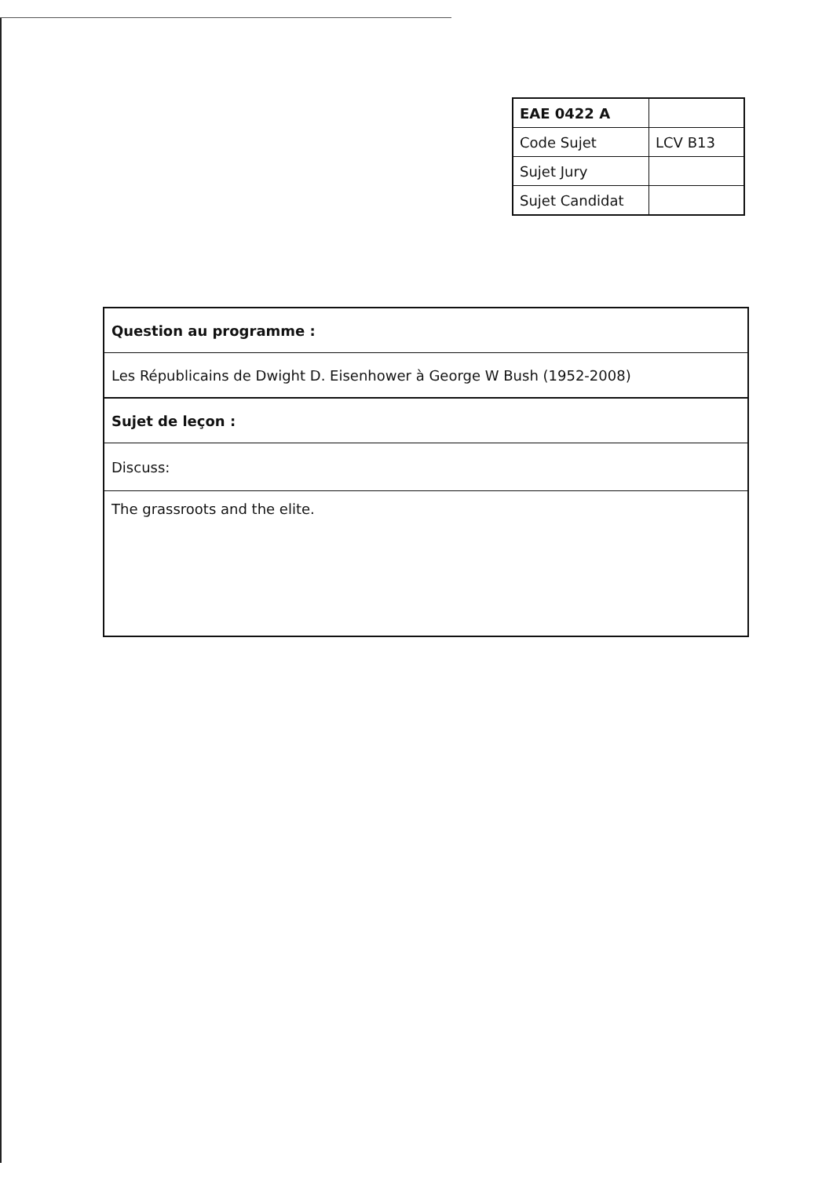| EAE 0422 A | |
| Code Sujet | LCV B13 |
| Sujet Jury | |
| Sujet Candidat | |
| Question au programme : |
| Les Républicains de Dwight D. Eisenhower à George W Bush (1952-2008) |
| Sujet de leçon : |
| Discuss: |
| The grassroots and the elite. |